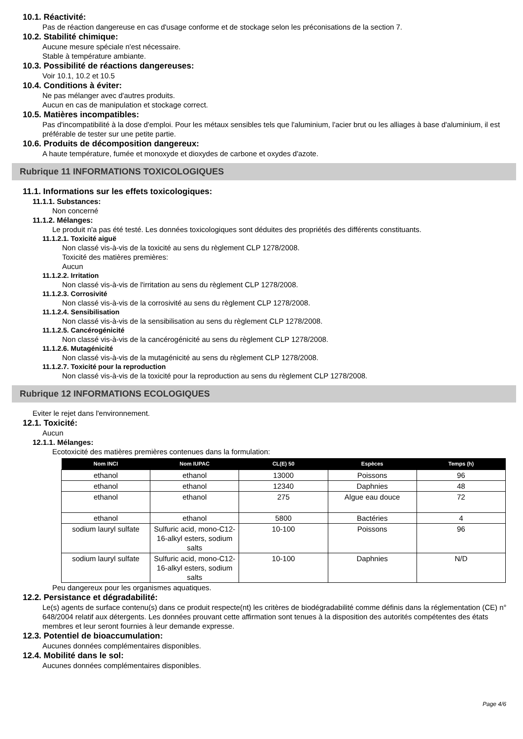10.1. Réactivité:
Pas de réaction dangereuse en cas d'usage conforme et de stockage selon les préconisations de la section 7.
10.2. Stabilité chimique:
Aucune mesure spéciale n'est nécessaire.
Stable à température ambiante.
10.3. Possibilité de réactions dangereuses:
Voir 10.1, 10.2 et 10.5
10.4. Conditions à éviter:
Ne pas mélanger avec d'autres produits.
Aucun en cas de manipulation et stockage correct.
10.5. Matières incompatibles:
Pas d'incompatibilité à la dose d'emploi. Pour les métaux sensibles tels que l'aluminium, l'acier brut ou les alliages à base d'aluminium, il est préférable de tester sur une petite partie.
10.6. Produits de décomposition dangereux:
A haute température, fumée et monoxyde et dioxydes de carbone et oxydes d'azote.
Rubrique 11 INFORMATIONS TOXICOLOGIQUES
11.1. Informations sur les effets toxicologiques:
11.1.1. Substances:
Non concerné
11.1.2. Mélanges:
Le produit n'a pas été testé. Les données toxicologiques sont déduites des propriétés des différents constituants.
11.1.2.1. Toxicité aiguë
Non classé vis-à-vis de la toxicité au sens du règlement CLP 1278/2008.
Toxicité des matières premières:
Aucun
11.1.2.2. Irritation
Non classé vis-à-vis de l'irritation au sens du règlement CLP 1278/2008.
11.1.2.3. Corrosivité
Non classé vis-à-vis de la corrosivité au sens du règlement CLP 1278/2008.
11.1.2.4. Sensibilisation
Non classé vis-à-vis de la sensibilisation au sens du règlement CLP 1278/2008.
11.1.2.5. Cancérogénicité
Non classé vis-à-vis de la cancérogénicité au sens du règlement CLP 1278/2008.
11.1.2.6. Mutagénicité
Non classé vis-à-vis de la mutagénicité au sens du règlement CLP 1278/2008.
11.1.2.7. Toxicité pour la reproduction
Non classé vis-à-vis de la toxicité pour la reproduction au sens du règlement CLP 1278/2008.
Rubrique 12 INFORMATIONS ECOLOGIQUES
Eviter le rejet dans l'environnement.
12.1. Toxicité:
Aucun
12.1.1. Mélanges:
Ecotoxicité des matières premières contenues dans la formulation:
| Nom INCI | Nom IUPAC | CL(E) 50 | Espèces | Temps (h) |
| --- | --- | --- | --- | --- |
| ethanol | ethanol | 13000 | Poissons | 96 |
| ethanol | ethanol | 12340 | Daphnies | 48 |
| ethanol | ethanol | 275 | Algue eau douce | 72 |
| ethanol | ethanol | 5800 | Bactéries | 4 |
| sodium lauryl sulfate | Sulfuric acid, mono-C12-16-alkyl esters, sodium salts | 10-100 | Poissons | 96 |
| sodium lauryl sulfate | Sulfuric acid, mono-C12-16-alkyl esters, sodium salts | 10-100 | Daphnies | N/D |
Peu dangereux pour les organismes aquatiques.
12.2. Persistance et dégradabilité:
Le(s) agents de surface contenu(s) dans ce produit respecte(nt) les critères de biodégradabilité comme définis dans la réglementation (CE) n° 648/2004 relatif aux détergents. Les données prouvant cette affirmation sont tenues à la disposition des autorités compétentes des états membres et leur seront fournies à leur demande expresse.
12.3. Potentiel de bioaccumulation:
Aucunes données complémentaires disponibles.
12.4. Mobilité dans le sol:
Aucunes données complémentaires disponibles.
Page 4/6